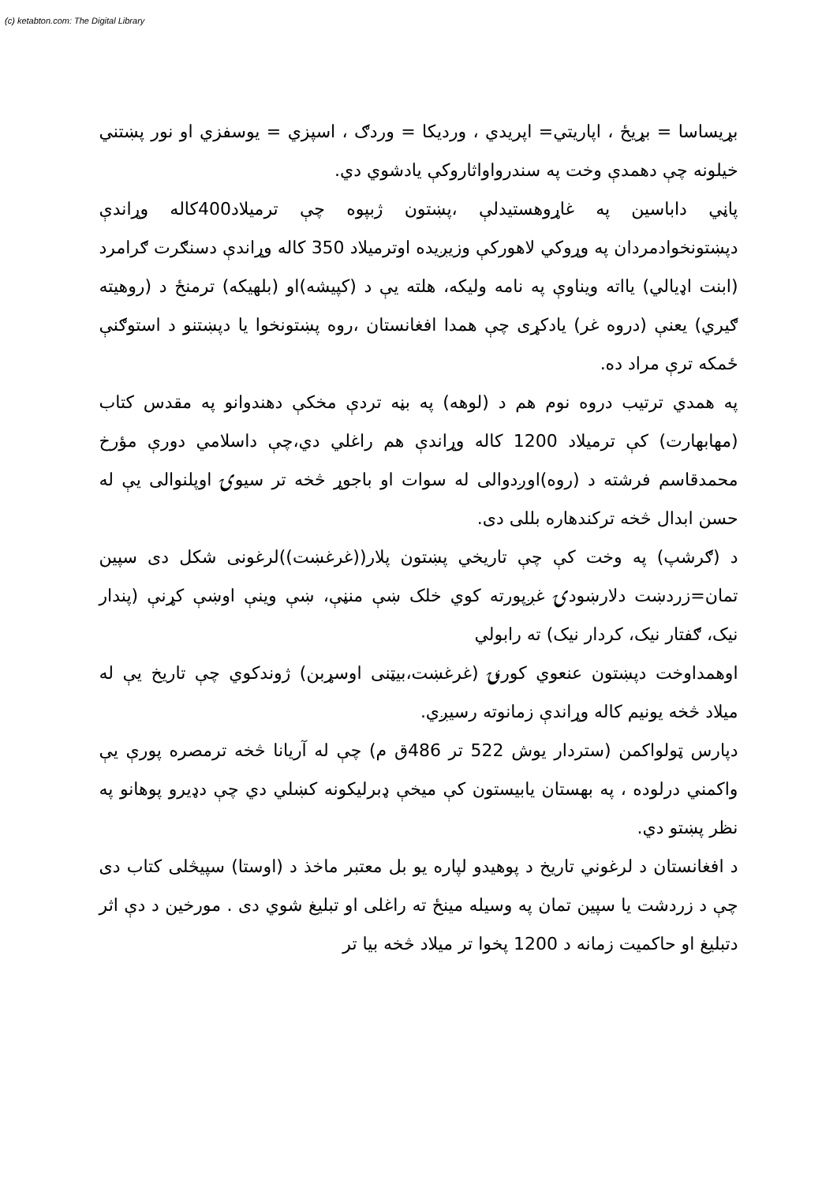(c) ketabton.com: The Digital Library
بړیساسا = بړیځ ، اپاریتي= اپریدي ، وردیکا = وردګ ، اسپزي = یوسفزي او نور پښتني خیلونه چې دهمدې وخت په سندرواواثاروکې یادشوي دي.
پاڼي داباسین په غاړوهستیدلې ،پښتون ژبپوه چې ترمیلاد400کاله وړاندې دپښتونخوادمردان په وړوکي لاهورکې وزیږیده اوترمیلاد 350 کاله وړاندې دسنګرت ګرامرد (ابنت اډیالي) یااته ویناوې په نامه ولیکه، هلته یې د (کپیشه)او (بلهیکه) ترمنځ د (روهیته ګیري) یعنې (دروه غر) یادکړی چې همدا افغانستان ،روه پښتونخوا یا دپښتنو د استوګنې ځمکه ترې مراد ده.
په همدي ترتیب دروه نوم هم د (لوهه) په بڼه تردې مخکې دهندوانو په مقدس کتاب (مهابهارت) کې ترمیلاد 1200 کاله وړاندې هم راغلي دي،چې داسلامي دورې مؤرخ محمدقاسم فرشته د (روه)اوږدوالی له سوات او باجوړ څخه تر سیوۍ اوپلنوالی یې له حسن ابدال څخه ترکندهاره بللی دی.
د (ګرشپ) په وخت کې چې تاریخي پښتون پلار((غرغښت))لرغونی شکل دی سپین تمان=زردښت دلارښودۍ غږپورته کوي خلک ښې منڼې، ښې وینې اوښې کړنې (پندار نیک، ګفتار نیک، کردار نیک) ته رابولي
اوهمداوخت دپښتون عنعوي کورنۍ (غرغښت،بیټنی اوسړبن) ژوندکوي چې تاریخ یې له میلاد څخه یونیم کاله وړاندې زمانوته رسیږي.
دپارس ټولواکمن (ستردار یوش 522 تر 486ق م) چې له آریانا څخه ترمصره پورې یې واکمني درلوده ، په بهستان یابیستون کې میخې ډبرلیکونه کښلي دي چې دډیرو پوهانو په نظر پښتو دي.
د افغانستان د لرغوني تاریخ د پوهیدو لپاره یو بل معتبر ماخذ د (اوستا) سپیڅلی کتاب دی چې د زردشت یا سپین تمان په وسیله مینځ ته راغلی او تبلیغ شوي دی . مورخین د دې اثر دتبلیغ او حاکمیت زمانه د 1200 پخوا تر میلاد څخه بیا تر